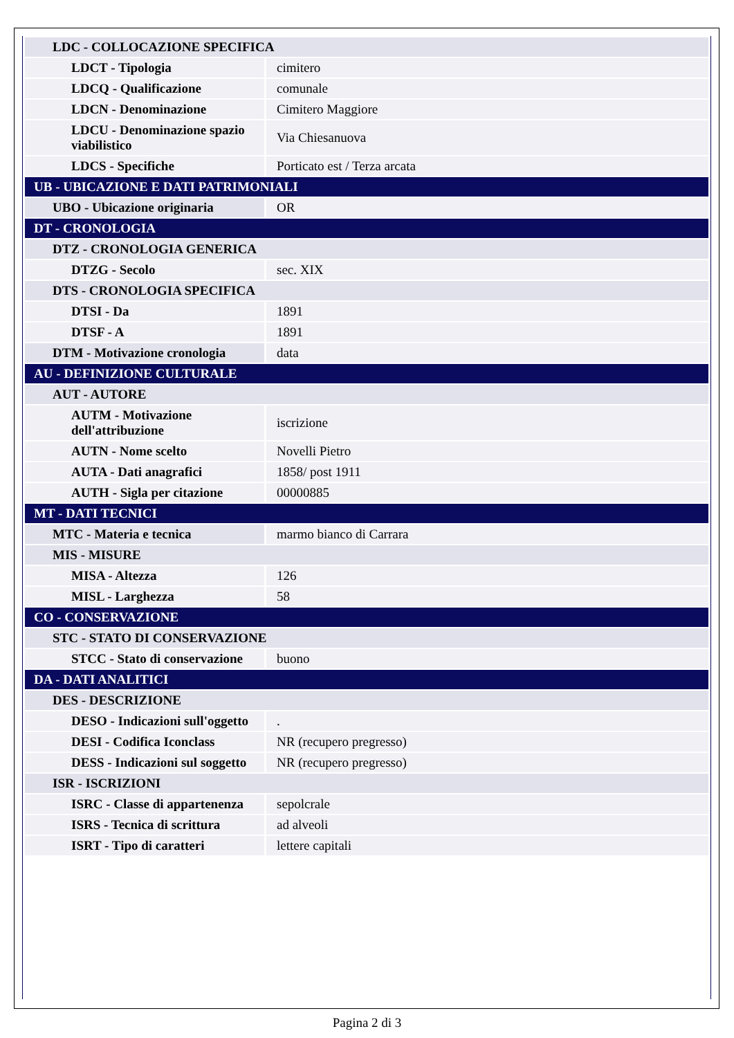| LDC - COLLOCAZIONE SPECIFICA | |
| LDCT - Tipologia | cimitero |
| LDCQ - Qualificazione | comunale |
| LDCN - Denominazione | Cimitero Maggiore |
| LDCU - Denominazione spazio viabilistico | Via Chiesanuova |
| LDCS - Specifiche | Porticato est / Terza arcata |
| UB - UBICAZIONE E DATI PATRIMONIALI | |
| UBO - Ubicazione originaria | OR |
| DT - CRONOLOGIA | |
| DTZ - CRONOLOGIA GENERICA | |
| DTZG - Secolo | sec. XIX |
| DTS - CRONOLOGIA SPECIFICA | |
| DTSI - Da | 1891 |
| DTSF - A | 1891 |
| DTM - Motivazione cronologia | data |
| AU - DEFINIZIONE CULTURALE | |
| AUT - AUTORE | |
| AUTM - Motivazione dell'attribuzione | iscrizione |
| AUTN - Nome scelto | Novelli Pietro |
| AUTA - Dati anagrafici | 1858/ post 1911 |
| AUTH - Sigla per citazione | 00000885 |
| MT - DATI TECNICI | |
| MTC - Materia e tecnica | marmo bianco di Carrara |
| MIS - MISURE | |
| MISA - Altezza | 126 |
| MISL - Larghezza | 58 |
| CO - CONSERVAZIONE | |
| STC - STATO DI CONSERVAZIONE | |
| STCC - Stato di conservazione | buono |
| DA - DATI ANALITICI | |
| DES - DESCRIZIONE | |
| DESO - Indicazioni sull'oggetto | . |
| DESI - Codifica Iconclass | NR (recupero pregresso) |
| DESS - Indicazioni sul soggetto | NR (recupero pregresso) |
| ISR - ISCRIZIONI | |
| ISRC - Classe di appartenenza | sepolcrale |
| ISRS - Tecnica di scrittura | ad alveoli |
| ISRT - Tipo di caratteri | lettere capitali |
Pagina 2 di 3